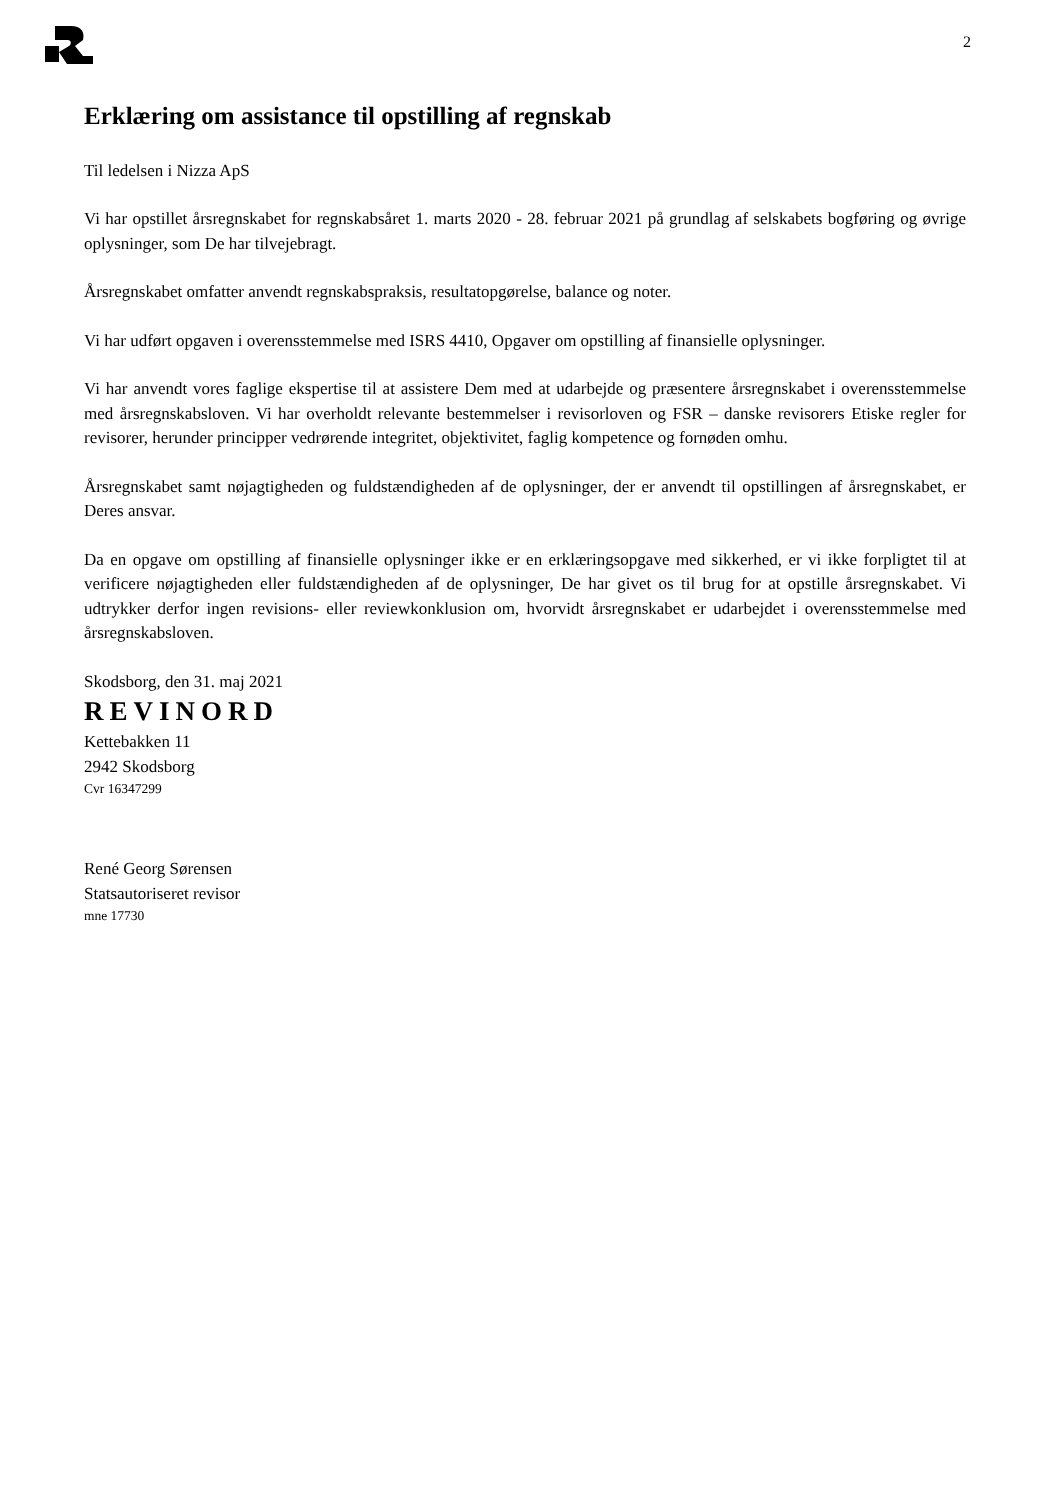2
Erklæring om assistance til opstilling af regnskab
Til ledelsen i Nizza ApS
Vi har opstillet årsregnskabet for regnskabsåret 1. marts 2020 - 28. februar 2021 på grundlag af selskabets bogføring og øvrige oplysninger, som De har tilvejebragt.
Årsregnskabet omfatter anvendt regnskabspraksis, resultatopgørelse, balance og noter.
Vi har udført opgaven i overensstemmelse med ISRS 4410, Opgaver om opstilling af finansielle oplysninger.
Vi har anvendt vores faglige ekspertise til at assistere Dem med at udarbejde og præsentere årsregnskabet i overensstemmelse med årsregnskabsloven. Vi har overholdt relevante bestemmelser i revisorloven og FSR – danske revisorers Etiske regler for revisorer, herunder principper vedrørende integritet, objektivitet, faglig kompetence og fornøden omhu.
Årsregnskabet samt nøjagtigheden og fuldstændigheden af de oplysninger, der er anvendt til opstillingen af årsregnskabet, er Deres ansvar.
Da en opgave om opstilling af finansielle oplysninger ikke er en erklæringsopgave med sikkerhed, er vi ikke forpligtet til at verificere nøjagtigheden eller fuldstændigheden af de oplysninger, De har givet os til brug for at opstille årsregnskabet. Vi udtrykker derfor ingen revisions- eller reviewkonklusion om, hvorvidt årsregnskabet er udarbejdet i overensstemmelse med årsregnskabsloven.
Skodsborg, den 31. maj 2021
REVINORD
Kettebakken 11
2942 Skodsborg
Cvr 16347299
René Georg Sørensen
Statsautoriseret revisor
mne 17730